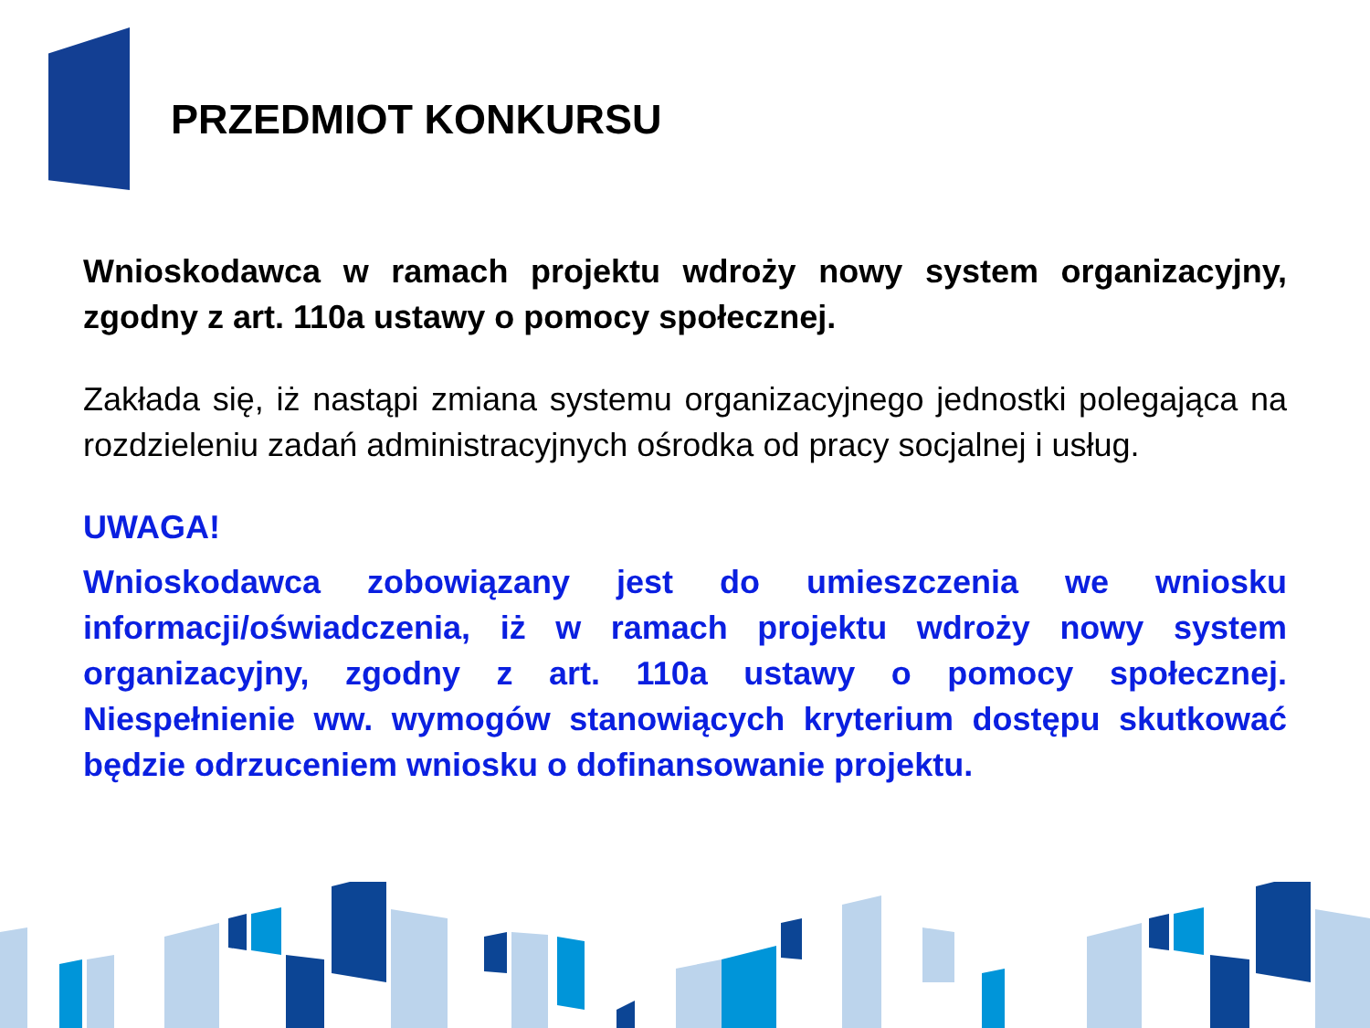PRZEDMIOT KONKURSU
Wnioskodawca w ramach projektu wdroży nowy system organizacyjny, zgodny z art. 110a ustawy o pomocy społecznej.
Zakłada się, iż nastąpi zmiana systemu organizacyjnego jednostki polegająca na rozdzieleniu zadań administracyjnych ośrodka od pracy socjalnej i usług.
UWAGA!
Wnioskodawca zobowiązany jest do umieszczenia we wniosku informacji/oświadczenia, iż w ramach projektu wdroży nowy system organizacyjny, zgodny z art. 110a ustawy o pomocy społecznej. Niespełnienie ww. wymogów stanowiących kryterium dostępu skutkować będzie odrzuceniem wniosku o dofinansowanie projektu.